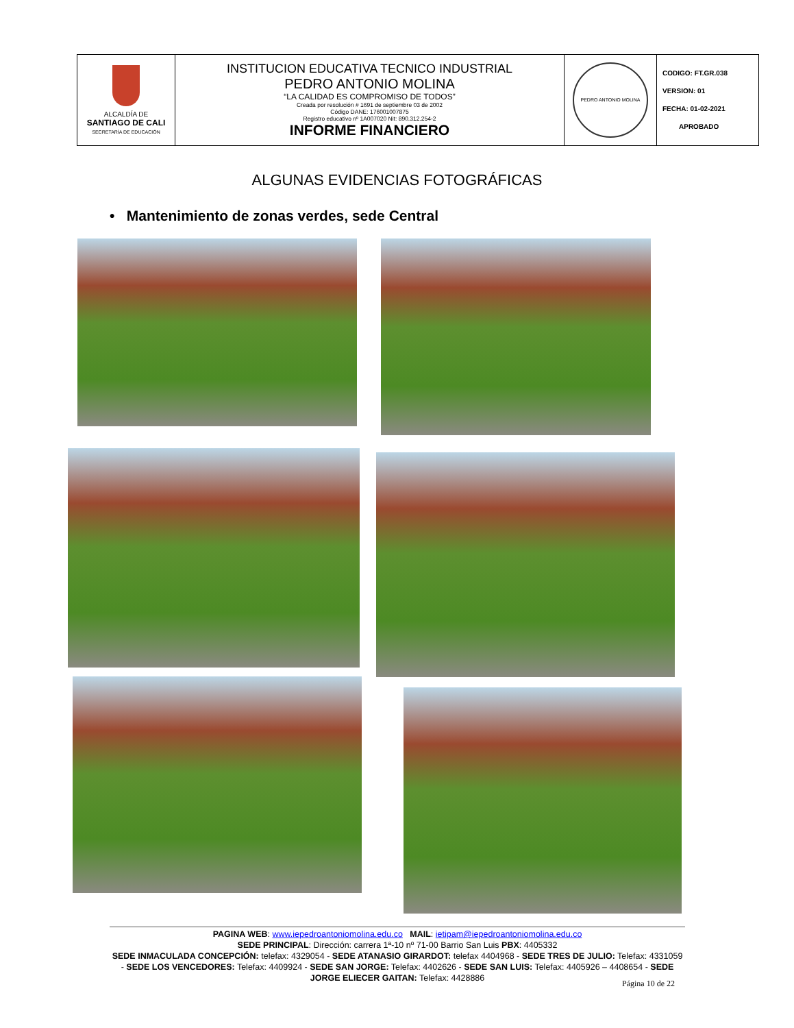| ALCALDÍA DE SANTIAGO DE CALI SECRETARÍA DE EDUCACIÓN | INSTITUCION EDUCATIVA TECNICO INDUSTRIAL PEDRO ANTONIO MOLINA “LA CALIDAD ES COMPROMISO DE TODOS” Creada por resolución # 1691 de septiembre 03 de 2002 Código DANE: 176001007875 Registro educativo nº 1A007020 Nit: 890.312.254-2 INFORME FINANCIERO | PEDRO ANTONIO MOLINA | CODIGO: FT.GR.038 VERSION: 01 FECHA: 01-02-2021 APROBADO |
ALGUNAS EVIDENCIAS FOTOGRÁFICAS
• Mantenimiento de zonas verdes, sede Central
PAGINA WEB: www.iepedroantoniomolina.edu.co MAIL: ietipam@iepedroantoniomolina.edu.co
SEDE PRINCIPAL: Dirección: carrera 1ª-10 nº 71-00 Barrio San Luis PBX: 4405332
SEDE INMACULADA CONCEPCIÓN: telefax: 4329054 - SEDE ATANASIO GIRARDOT: telefax 4404968 - SEDE TRES DE JULIO: Telefax: 4331059 - SEDE LOS VENCEDORES: Telefax: 4409924 - SEDE SAN JORGE: Telefax: 4402626 - SEDE SAN LUIS: Telefax: 4405926 – 4408654 - SEDE JORGE ELIECER GAITAN: Telefax: 4428886
Página 10 de 22